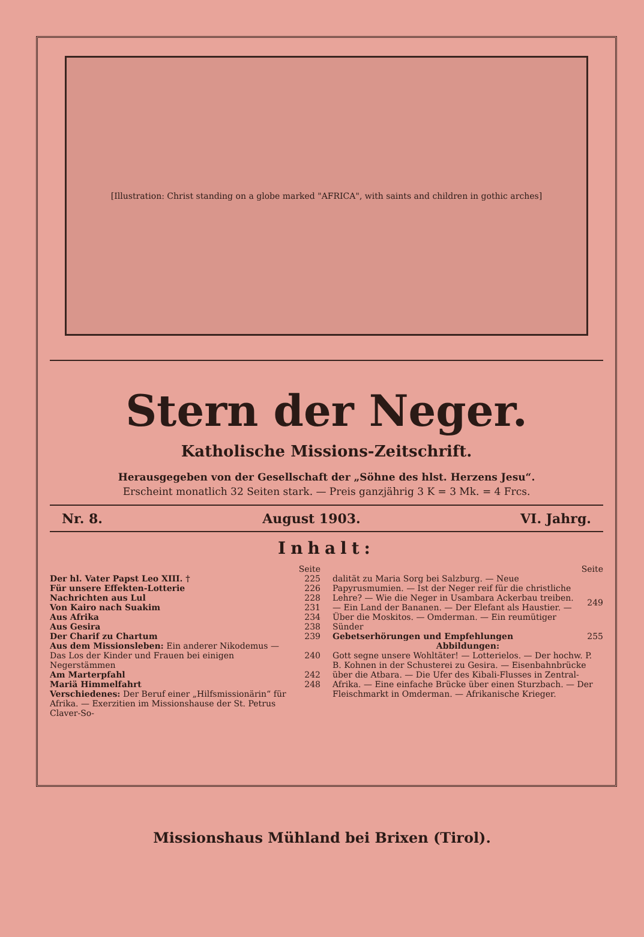[Illustration: Christ standing on a globe marked "AFRICA", with saints and children in gothic arches]
Stern der Neger.
Katholische Missions-Zeitschrift.
Herausgegeben von der Gesellschaft der „Söhne des hlst. Herzens Jesu“.
Erscheint monatlich 32 Seiten stark. — Preis ganzjährig 3 K = 3 Mk. = 4 Frcs.
Nr. 8. August 1903. VI. Jahrg.
Inhalt:
| | Seite |
| Der hl. Vater Papst Leo XIII. † | 225 |
| Für unsere Effekten-Lotterie | 226 |
| Nachrichten aus Lul | 228 |
| Von Kairo nach Suakim | 231 |
| Aus Afrika | 234 |
| Aus Gesira | 238 |
| Der Charif zu Chartum | 239 |
| Aus dem Missionsleben: Ein anderer Nikodemus — Das Los der Kinder und Frauen bei einigen Negerstämmen | 240 |
| Am Marterpfahl | 242 |
| Mariä Himmelfahrt | 248 |
| Verschiedenes: Der Beruf einer „Hilfsmissionärin“ für Afrika. — Exerzitien im Missionshause der St. Petrus Claver-So- | |
| | Seite |
| dalität zu Maria Sorg bei Salzburg. — Neue Papyrusmumien. — Ist der Neger reif für die christliche Lehre? — Wie die Neger in Usambara Ackerbau treiben. — Ein Land der Bananen. — Der Elefant als Haustier. — Über die Moskitos. — Omderman. — Ein reumütiger Sünder | 249 |
| Gebetserhörungen und Empfehlungen | 255 |
| Abbildungen: | |
| Gott segne unsere Wohltäter! — Lotterielos. — Der hochw. P. B. Kohnen in der Schusterei zu Gesira. — Eisenbahnbrücke über die Atbara. — Die Ufer des Kibali-Flusses in Zentral-Afrika. — Eine einfache Brücke über einen Sturzbach. — Der Fleischmarkt in Omderman. — Afrikanische Krieger. | |
Missionshaus Mühland bei Brixen (Tirol).